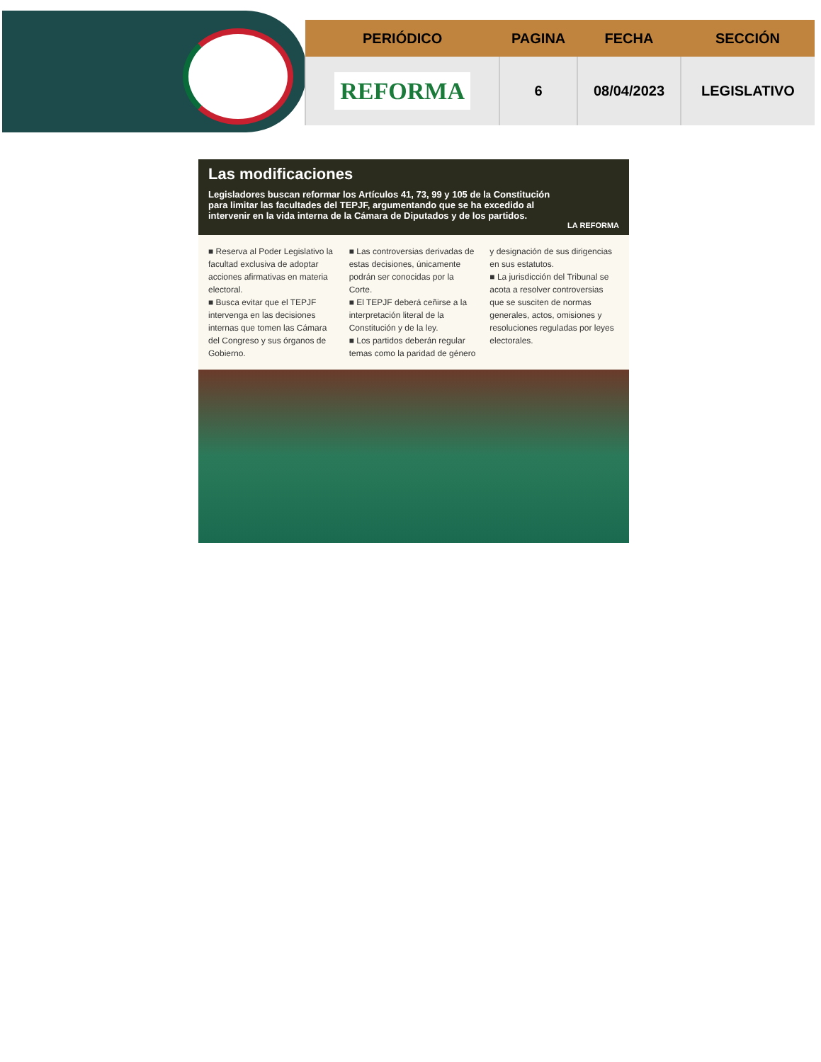| PERIÓDICO | PAGINA | FECHA | SECCIÓN |
| --- | --- | --- | --- |
| REFORMA | 6 | 08/04/2023 | LEGISLATIVO |
Las modificaciones
Legisladores buscan reformar los Artículos 41, 73, 99 y 105 de la Constitución para limitar las facultades del TEPJF, argumentando que se ha excedido al intervenir en la vida interna de la Cámara de Diputados y de los partidos.
LA REFORMA
■ Reserva al Poder Legislativo la facultad exclusiva de adoptar acciones afirmativas en materia electoral.
■ Busca evitar que el TEPJF intervenga en las decisiones internas que tomen las Cámara del Congreso y sus órganos de Gobierno.
■ Las controversias derivadas de estas decisiones, únicamente podrán ser conocidas por la Corte.
■ El TEPJF deberá ceñirse a la interpretación literal de la Constitución y de la ley.
■ Los partidos deberán regular temas como la paridad de género y designación de sus dirigencias en sus estatutos.
■ La jurisdicción del Tribunal se acota a resolver controversias que se susciten de normas generales, actos, omisiones y resoluciones reguladas por leyes electorales.